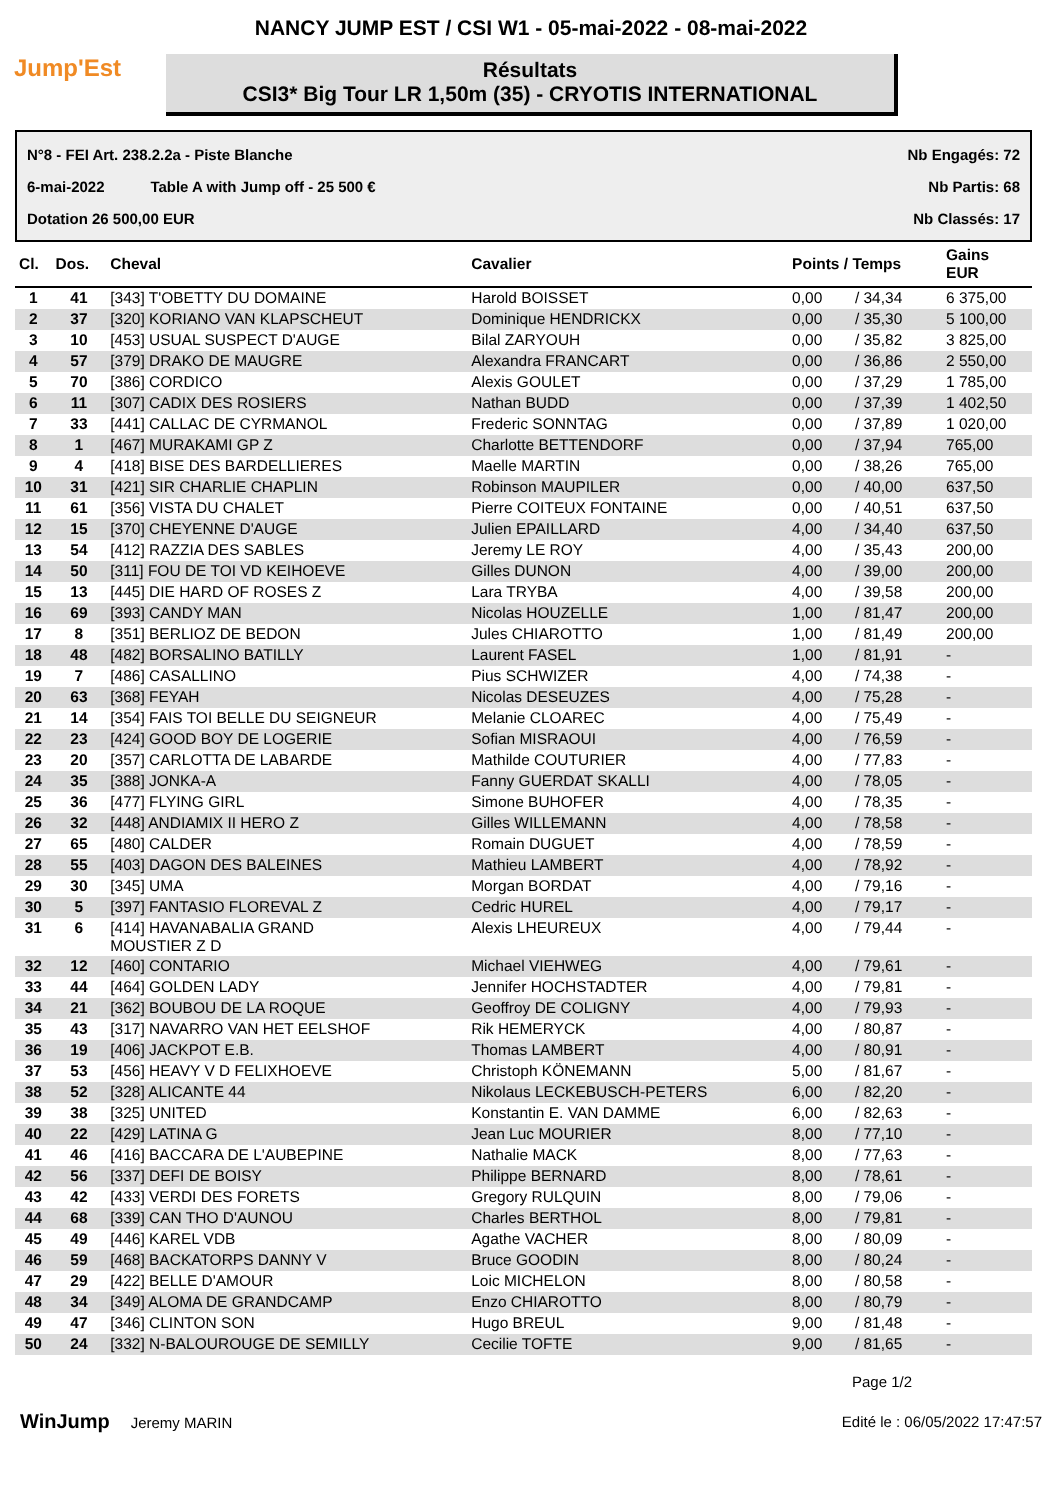NANCY JUMP EST / CSI W1 - 05-mai-2022 - 08-mai-2022
Jump'Est
Résultats
CSI3* Big Tour LR 1,50m (35) - CRYOTIS INTERNATIONAL
N°8 - FEI Art. 238.2.2a - Piste Blanche Nb Engagés: 72
6-mai-2022 Table A with Jump off - 25 500 € Nb Partis: 68
Dotation 26 500,00 EUR Nb Classés: 17
| Cl. | Dos. | Cheval | Cavalier | Points / Temps | | Gains EUR |
| --- | --- | --- | --- | --- | --- | --- |
| 1 | 41 | [343] T'OBETTY DU DOMAINE | Harold BOISSET | 0,00 | / 34,34 | 6 375,00 |
| 2 | 37 | [320] KORIANO VAN KLAPSCHEUT | Dominique HENDRICKX | 0,00 | / 35,30 | 5 100,00 |
| 3 | 10 | [453] USUAL SUSPECT D'AUGE | Bilal ZARYOUH | 0,00 | / 35,82 | 3 825,00 |
| 4 | 57 | [379] DRAKO DE MAUGRE | Alexandra FRANCART | 0,00 | / 36,86 | 2 550,00 |
| 5 | 70 | [386] CORDICO | Alexis GOULET | 0,00 | / 37,29 | 1 785,00 |
| 6 | 11 | [307] CADIX DES ROSIERS | Nathan BUDD | 0,00 | / 37,39 | 1 402,50 |
| 7 | 33 | [441] CALLAC DE CYRMANOL | Frederic SONNTAG | 0,00 | / 37,89 | 1 020,00 |
| 8 | 1 | [467] MURAKAMI GP Z | Charlotte BETTENDORF | 0,00 | / 37,94 | 765,00 |
| 9 | 4 | [418] BISE DES BARDELLIERES | Maelle MARTIN | 0,00 | / 38,26 | 765,00 |
| 10 | 31 | [421] SIR CHARLIE CHAPLIN | Robinson MAUPILER | 0,00 | / 40,00 | 637,50 |
| 11 | 61 | [356] VISTA DU CHALET | Pierre COITEUX FONTAINE | 0,00 | / 40,51 | 637,50 |
| 12 | 15 | [370] CHEYENNE D'AUGE | Julien EPAILLARD | 4,00 | / 34,40 | 637,50 |
| 13 | 54 | [412] RAZZIA DES SABLES | Jeremy LE ROY | 4,00 | / 35,43 | 200,00 |
| 14 | 50 | [311] FOU DE TOI VD KEIHOEVE | Gilles DUNON | 4,00 | / 39,00 | 200,00 |
| 15 | 13 | [445] DIE HARD OF ROSES Z | Lara TRYBA | 4,00 | / 39,58 | 200,00 |
| 16 | 69 | [393] CANDY MAN | Nicolas HOUZELLE | 1,00 | / 81,47 | 200,00 |
| 17 | 8 | [351] BERLIOZ DE BEDON | Jules CHIAROTTO | 1,00 | / 81,49 | 200,00 |
| 18 | 48 | [482] BORSALINO BATILLY | Laurent FASEL | 1,00 | / 81,91 | - |
| 19 | 7 | [486] CASALLINO | Pius SCHWIZER | 4,00 | / 74,38 | - |
| 20 | 63 | [368] FEYAH | Nicolas DESEUZES | 4,00 | / 75,28 | - |
| 21 | 14 | [354] FAIS TOI BELLE DU SEIGNEUR | Melanie CLOAREC | 4,00 | / 75,49 | - |
| 22 | 23 | [424] GOOD BOY DE LOGERIE | Sofian MISRAOUI | 4,00 | / 76,59 | - |
| 23 | 20 | [357] CARLOTTA DE LABARDE | Mathilde COUTURIER | 4,00 | / 77,83 | - |
| 24 | 35 | [388] JONKA-A | Fanny GUERDAT SKALLI | 4,00 | / 78,05 | - |
| 25 | 36 | [477] FLYING GIRL | Simone BUHOFER | 4,00 | / 78,35 | - |
| 26 | 32 | [448] ANDIAMIX II HERO Z | Gilles WILLEMANN | 4,00 | / 78,58 | - |
| 27 | 65 | [480] CALDER | Romain DUGUET | 4,00 | / 78,59 | - |
| 28 | 55 | [403] DAGON DES BALEINES | Mathieu LAMBERT | 4,00 | / 78,92 | - |
| 29 | 30 | [345] UMA | Morgan BORDAT | 4,00 | / 79,16 | - |
| 30 | 5 | [397] FANTASIO FLOREVAL Z | Cedric HUREL | 4,00 | / 79,17 | - |
| 31 | 6 | [414] HAVANABALIA GRAND MOUSTIER Z D | Alexis LHEUREUX | 4,00 | / 79,44 | - |
| 32 | 12 | [460] CONTARIO | Michael VIEHWEG | 4,00 | / 79,61 | - |
| 33 | 44 | [464] GOLDEN LADY | Jennifer HOCHSTADTER | 4,00 | / 79,81 | - |
| 34 | 21 | [362] BOUBOU DE LA ROQUE | Geoffroy DE COLIGNY | 4,00 | / 79,93 | - |
| 35 | 43 | [317] NAVARRO VAN HET EELSHOF | Rik HEMERYCK | 4,00 | / 80,87 | - |
| 36 | 19 | [406] JACKPOT E.B. | Thomas LAMBERT | 4,00 | / 80,91 | - |
| 37 | 53 | [456] HEAVY V D FELIXHOEVE | Christoph KÖNEMANN | 5,00 | / 81,67 | - |
| 38 | 52 | [328] ALICANTE 44 | Nikolaus LECKEBUSCH-PETERS | 6,00 | / 82,20 | - |
| 39 | 38 | [325] UNITED | Konstantin E. VAN DAMME | 6,00 | / 82,63 | - |
| 40 | 22 | [429] LATINA G | Jean Luc MOURIER | 8,00 | / 77,10 | - |
| 41 | 46 | [416] BACCARA DE L'AUBEPINE | Nathalie MACK | 8,00 | / 77,63 | - |
| 42 | 56 | [337] DEFI DE BOISY | Philippe BERNARD | 8,00 | / 78,61 | - |
| 43 | 42 | [433] VERDI DES FORETS | Gregory RULQUIN | 8,00 | / 79,06 | - |
| 44 | 68 | [339] CAN THO D'AUNOU | Charles BERTHOL | 8,00 | / 79,81 | - |
| 45 | 49 | [446] KAREL VDB | Agathe VACHER | 8,00 | / 80,09 | - |
| 46 | 59 | [468] BACKATORPS DANNY V | Bruce GOODIN | 8,00 | / 80,24 | - |
| 47 | 29 | [422] BELLE D'AMOUR | Loic MICHELON | 8,00 | / 80,58 | - |
| 48 | 34 | [349] ALOMA DE GRANDCAMP | Enzo CHIAROTTO | 8,00 | / 80,79 | - |
| 49 | 47 | [346] CLINTON SON | Hugo BREUL | 9,00 | / 81,48 | - |
| 50 | 24 | [332] N-BALOUROUGE DE SEMILLY | Cecilie TOFTE | 9,00 | / 81,65 | - |
Page 1/2
WinJump Jeremy MARIN Edité le : 06/05/2022 17:47:57